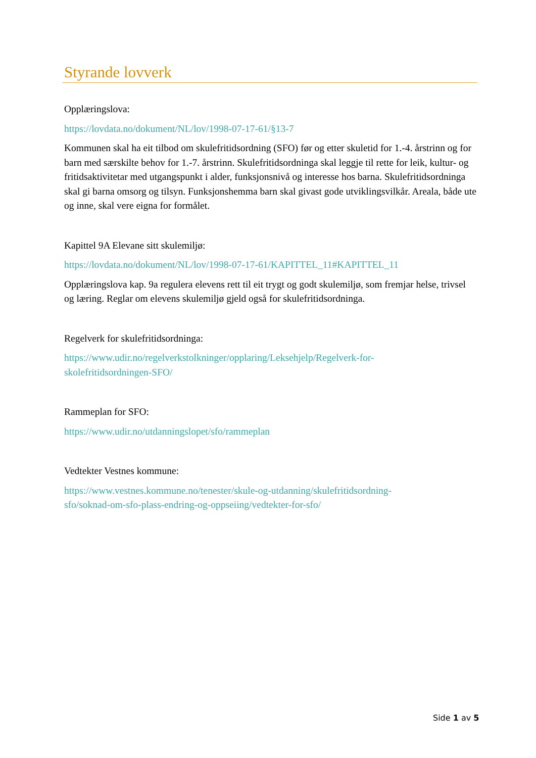Styrande lovverk
Opplæringslova:
https://lovdata.no/dokument/NL/lov/1998-07-17-61/§13-7
Kommunen skal ha eit tilbod om skulefritidsordning (SFO) før og etter skuletid for 1.-4. årstrinn og for barn med særskilte behov for 1.-7. årstrinn. Skulefritidsordninga skal leggje til rette for leik, kultur- og fritidsaktivitetar med utgangspunkt i alder, funksjonsnivå og interesse hos barna. Skulefritidsordninga skal gi barna omsorg og tilsyn. Funksjonshemma barn skal givast gode utviklingsvilkår. Areala, både ute og inne, skal vere eigna for formålet.
Kapittel 9A Elevane sitt skulemiljø:
https://lovdata.no/dokument/NL/lov/1998-07-17-61/KAPITTEL_11#KAPITTEL_11
Opplæringslova kap. 9a regulera elevens rett til eit trygt og godt skulemiljø, som fremjar helse, trivsel og læring. Reglar om elevens skulemiljø gjeld også for skulefritidsordninga.
Regelverk for skulefritidsordninga:
https://www.udir.no/regelverkstolkninger/opplaring/Leksehjelp/Regelverk-for-
skolefritidsordningen-SFO/
Rammeplan for SFO:
https://www.udir.no/utdanningslopet/sfo/rammeplan
Vedtekter Vestnes kommune:
https://www.vestnes.kommune.no/tenester/skule-og-utdanning/skulefritidsordning-
sfo/soknad-om-sfo-plass-endring-og-oppseiing/vedtekter-for-sfo/
Side 1 av 5